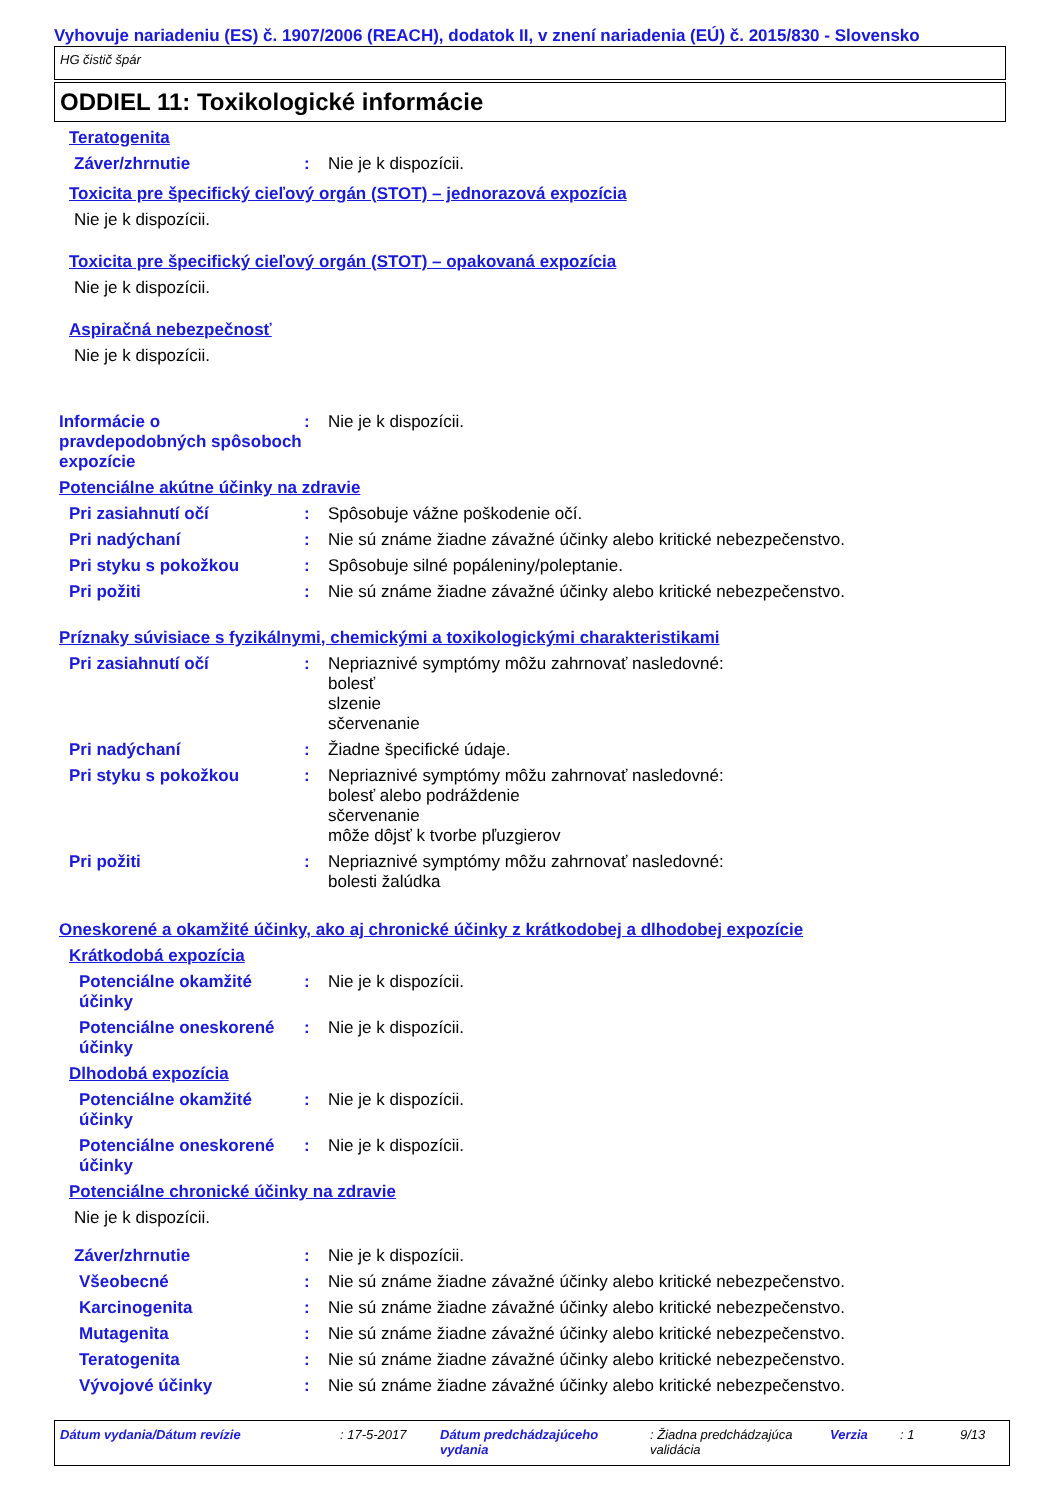Vyhovuje nariadeniu (ES) č. 1907/2006 (REACH), dodatok II, v znení nariadenia (EÚ) č. 2015/830 - Slovensko
HG čistič špár
ODDIEL 11: Toxikologické informácie
Teratogenita
Záver/zhrnutie : Nie je k dispozícii.
Toxicita pre špecifický cieľový orgán (STOT) – jednorazová expozícia
Nie je k dispozícii.
Toxicita pre špecifický cieľový orgán (STOT) – opakovaná expozícia
Nie je k dispozícii.
Aspiračná nebezpečnosť
Nie je k dispozícii.
Informácie o pravdepodobných spôsoboch expozície
: Nie je k dispozícii.
Potenciálne akútne účinky na zdravie
Pri zasiahnutí očí : Spôsobuje vážne poškodenie očí.
Pri nadýchaní : Nie sú známe žiadne závažné účinky alebo kritické nebezpečenstvo.
Pri styku s pokožkou : Spôsobuje silné popáleniny/poleptanie.
Pri požiti : Nie sú známe žiadne závažné účinky alebo kritické nebezpečenstvo.
Príznaky súvisiace s fyzikálnymi, chemickými a toxikologickými charakteristikami
Pri zasiahnutí očí : Nepriaznivé symptómy môžu zahrnovať nasledovné:
bolesť
slzenie
sčervenanie
Pri nadýchaní : Žiadne špecifické údaje.
Pri styku s pokožkou : Nepriaznivé symptómy môžu zahrnovať nasledovné:
bolesť alebo podráždenie
sčervenanie
môže dôjsť k tvorbe pľuzgierov
Pri požiti : Nepriaznivé symptómy môžu zahrnovať nasledovné:
bolesti žalúdka
Oneskorené a okamžité účinky, ako aj chronické účinky z krátkodobej a dlhodobej expozície
Krátkodobá expozícia
Potenciálne okamžité účinky
: Nie je k dispozícii.
Potenciálne oneskorené účinky
: Nie je k dispozícii.
Dlhodobá expozícia
Potenciálne okamžité účinky
: Nie je k dispozícii.
Potenciálne oneskorené účinky
: Nie je k dispozícii.
Potenciálne chronické účinky na zdravie
Nie je k dispozícii.
Záver/zhrnutie : Nie je k dispozícii.
Všeobecné : Nie sú známe žiadne závažné účinky alebo kritické nebezpečenstvo.
Karcinogenita : Nie sú známe žiadne závažné účinky alebo kritické nebezpečenstvo.
Mutagenita : Nie sú známe žiadne závažné účinky alebo kritické nebezpečenstvo.
Teratogenita : Nie sú známe žiadne závažné účinky alebo kritické nebezpečenstvo.
Vývojové účinky : Nie sú známe žiadne závažné účinky alebo kritické nebezpečenstvo.
Dátum vydania/Dátum revízie : 17-5-2017 Dátum predchádzajúceho vydania
: Žiadna predchádzajúca validácia
Verzia : 1 9/13